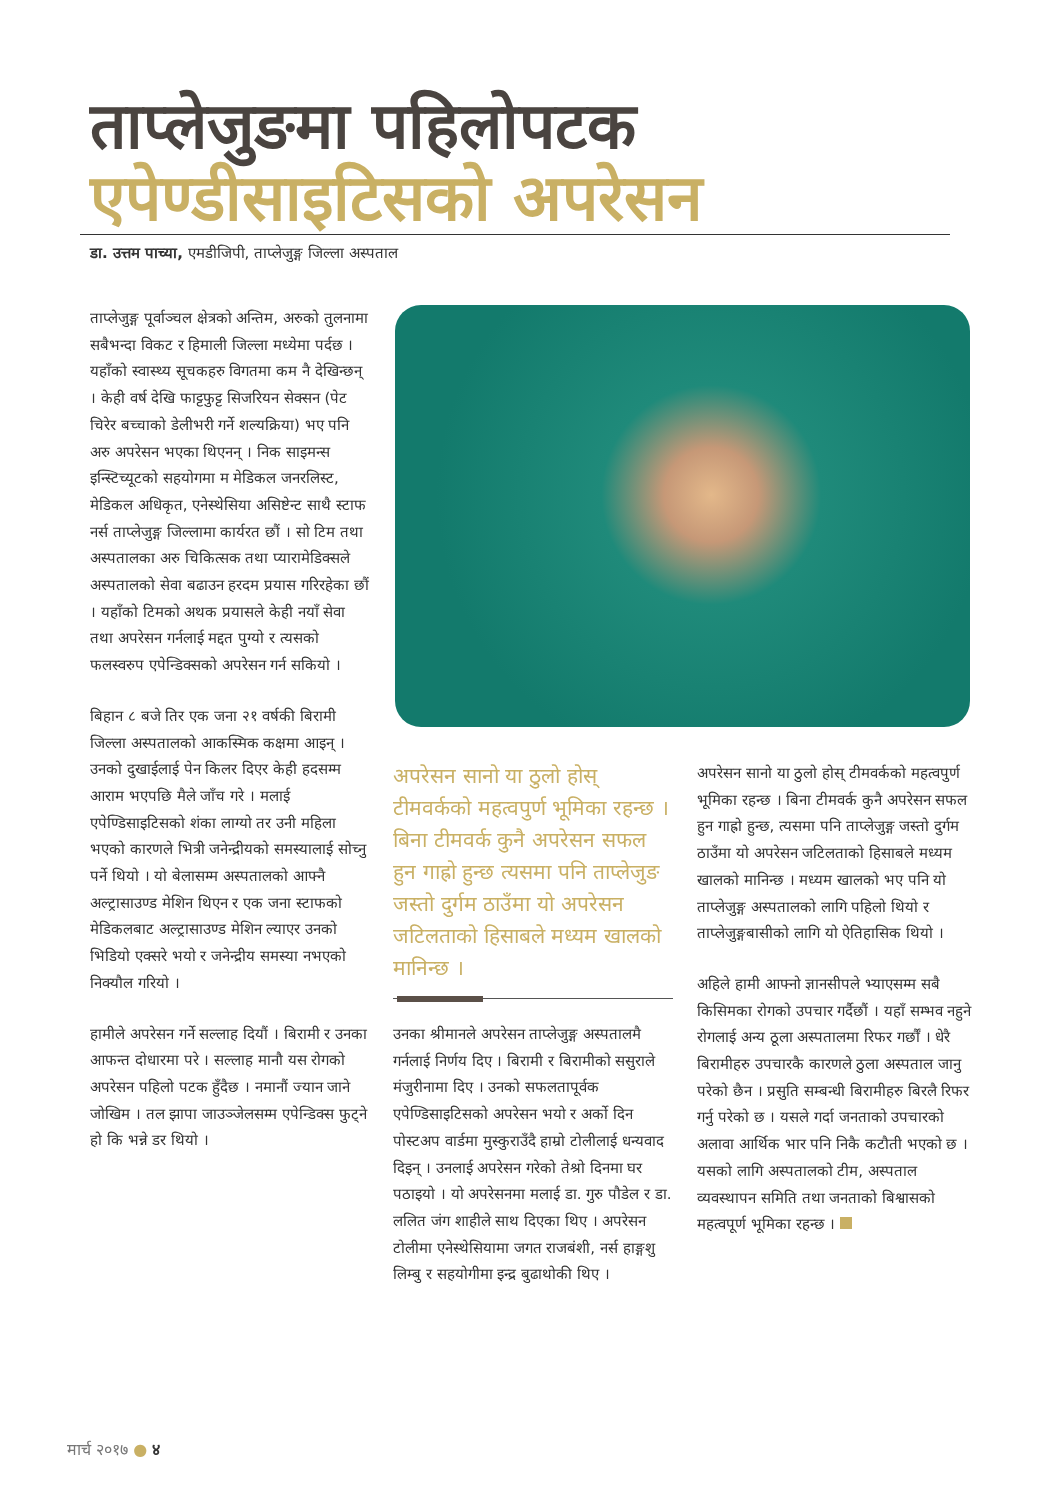ताप्लेजुङमा पहिलोपटक
एपेण्डीसाइटिसको अपरेसन
डा. उत्तम पाच्या, एमडीजिपी, ताप्लेजुङ्ग जिल्ला अस्पताल
ताप्लेजुङ्ग पूर्वाञ्चल क्षेत्रको अन्तिम, अरुको तुलनामा सबैभन्दा विकट र हिमाली जिल्ला मध्येमा पर्दछ । यहाँको स्वास्थ्य सूचकहरु विगतमा कम नै देखिन्छन् । केही वर्ष देखि फाट्टफुट्ट सिजरियन सेक्सन (पेट चिरेर बच्चाको डेलीभरी गर्ने शल्यक्रिया) भए पनि अरु अपरेसन भएका थिएनन् । निक साइमन्स इन्स्टिच्यूटको सहयोगमा म मेडिकल जनरलिस्ट, मेडिकल अधिकृत, एनेस्थेसिया असिष्टेन्ट साथै स्टाफ नर्स ताप्लेजुङ्ग जिल्लामा कार्यरत छौं । सो टिम तथा अस्पतालका अरु चिकित्सक तथा प्यारामेडिक्सले अस्पतालको सेवा बढाउन हरदम प्रयास गरिरहेका छौं । यहाँको टिमको अथक प्रयासले केही नयाँ सेवा तथा अपरेसन गर्नलाई मद्दत पुग्यो र त्यसको फलस्वरुप एपेन्डिक्सको अपरेसन गर्न सकियो ।
बिहान ८ बजे तिर एक जना २१ वर्षकी बिरामी जिल्ला अस्पतालको आकस्मिक कक्षमा आइन् । उनको दुखाईलाई पेन किलर दिएर केही हदसम्म आराम भएपछि मैले जाँच गरे । मलाई एपेण्डिसाइटिसको शंका लाग्यो तर उनी महिला भएको कारणले भित्री जनेन्द्रीयको समस्यालाई सोच्नु पर्ने थियो । यो बेलासम्म अस्पतालको आफ्नै अल्ट्रासाउण्ड मेशिन थिएन र एक जना स्टाफको मेडिकलबाट अल्ट्रासाउण्ड मेशिन ल्याएर उनको भिडियो एक्सरे भयो र जनेन्द्रीय समस्या नभएको निक्यौल गरियो ।
हामीले अपरेसन गर्ने सल्लाह दियौं । बिरामी र उनका आफन्त दोधारमा परे । सल्लाह मानौ यस रोगको अपरेसन पहिलो पटक हुँदैछ । नमानौं ज्यान जाने जोखिम । तल झापा जाउञ्जेलसम्म एपेन्डिक्स फुट्ने हो कि भन्ने डर थियो ।
अपरेसन सानो या ठुलो होस् टीमवर्कको महत्वपुर्ण भूमिका रहन्छ । बिना टीमवर्क कुनै अपरेसन सफल हुन गाह्रो हुन्छ त्यसमा पनि ताप्लेजुङ जस्तो दुर्गम ठाउँमा यो अपरेसन जटिलताको हिसाबले मध्यम खालको मानिन्छ ।
उनका श्रीमानले अपरेसन ताप्लेजुङ्ग अस्पतालमै गर्नलाई निर्णय दिए । बिरामी र बिरामीको ससुराले मंजुरीनामा दिए । उनको सफलतापूर्वक एपेण्डिसाइटिसको अपरेसन भयो र अर्को दिन पोस्टअप वार्डमा मुस्कुराउँदै हाम्रो टोलीलाई धन्यवाद दिइन् । उनलाई अपरेसन गरेको तेश्रो दिनमा घर पठाइयो । यो अपरेसनमा मलाई डा. गुरु पौडेल र डा. ललित जंग शाहीले साथ दिएका थिए । अपरेसन टोलीमा एनेस्थेसियामा जगत राजबंशी, नर्स हाङ्गशु लिम्बु र सहयोगीमा इन्द्र बुढाथोकी थिए ।
अपरेसन सानो या ठुलो होस् टीमवर्कको महत्वपुर्ण भूमिका रहन्छ । बिना टीमवर्क कुनै अपरेसन सफल हुन गाह्रो हुन्छ, त्यसमा पनि ताप्लेजुङ्ग जस्तो दुर्गम ठाउँमा यो अपरेसन जटिलताको हिसाबले मध्यम खालको मानिन्छ । मध्यम खालको भए पनि यो ताप्लेजुङ्ग अस्पतालको लागि पहिलो थियो र ताप्लेजुङ्गबासीको लागि यो ऐतिहासिक थियो ।
अहिले हामी आफ्नो ज्ञानसीपले भ्याएसम्म सबै किसिमका रोगको उपचार गर्दैछौं । यहाँ सम्भव नहुने रोगलाई अन्य ठूला अस्पतालमा रिफर गर्छौं । धेरै बिरामीहरु उपचारकै कारणले ठुला अस्पताल जानु परेको छैन । प्रसुति सम्बन्धी बिरामीहरु बिरलै रिफर गर्नु परेको छ । यसले गर्दा जनताको उपचारको अलावा आर्थिक भार पनि निकै कटौती भएको छ । यसको लागि अस्पतालको टीम, अस्पताल व्यवस्थापन समिति तथा जनताको बिश्वासको महत्वपूर्ण भूमिका रहन्छ ।
मार्च २०१७ ● ४